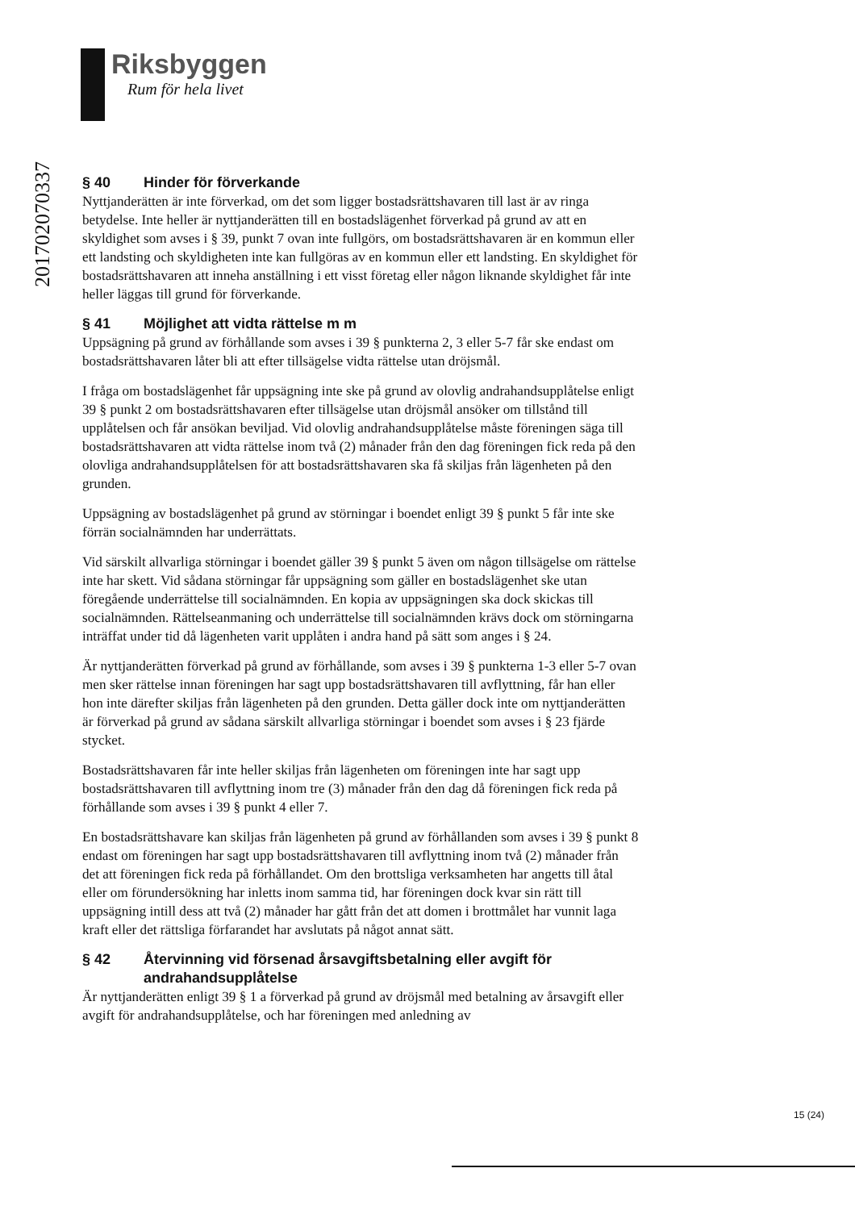Riksbyggen
Rum för hela livet
201702070337
§ 40 Hinder för förverkande
Nyttjanderätten är inte förverkad, om det som ligger bostadsrättshavaren till last är av ringa betydelse. Inte heller är nyttjanderätten till en bostadslägenhet förverkad på grund av att en skyldighet som avses i § 39, punkt 7 ovan inte fullgörs, om bostadsrättshavaren är en kommun eller ett landsting och skyldigheten inte kan fullgöras av en kommun eller ett landsting. En skyldighet för bostadsrättshavaren att inneha anställning i ett visst företag eller någon liknande skyldighet får inte heller läggas till grund för förverkande.
§ 41 Möjlighet att vidta rättelse m m
Uppsägning på grund av förhållande som avses i 39 § punkterna 2, 3 eller 5-7 får ske endast om bostadsrättshavaren låter bli att efter tillsägelse vidta rättelse utan dröjsmål.
I fråga om bostadslägenhet får uppsägning inte ske på grund av olovlig andrahandsupplåtelse enligt 39 § punkt 2 om bostadsrättshavaren efter tillsägelse utan dröjsmål ansöker om tillstånd till upplåtelsen och får ansökan beviljad. Vid olovlig andrahandsupplåtelse måste föreningen säga till bostadsrättshavaren att vidta rättelse inom två (2) månader från den dag föreningen fick reda på den olovliga andrahandsupplåtelsen för att bostadsrättshavaren ska få skiljas från lägenheten på den grunden.
Uppsägning av bostadslägenhet på grund av störningar i boendet enligt 39 § punkt 5 får inte ske förrän socialnämnden har underrättats.
Vid särskilt allvarliga störningar i boendet gäller 39 § punkt 5 även om någon tillsägelse om rättelse inte har skett. Vid sådana störningar får uppsägning som gäller en bostadslägenhet ske utan föregående underrättelse till socialnämnden. En kopia av uppsägningen ska dock skickas till socialnämnden. Rättelseanmaning och underrättelse till socialnämnden krävs dock om störningarna inträffat under tid då lägenheten varit upplåten i andra hand på sätt som anges i § 24.
Är nyttjanderätten förverkad på grund av förhållande, som avses i 39 § punkterna 1-3 eller 5-7 ovan men sker rättelse innan föreningen har sagt upp bostadsrättshavaren till avflyttning, får han eller hon inte därefter skiljas från lägenheten på den grunden. Detta gäller dock inte om nyttjanderätten är förverkad på grund av sådana särskilt allvarliga störningar i boendet som avses i § 23 fjärde stycket.
Bostadsrättshavaren får inte heller skiljas från lägenheten om föreningen inte har sagt upp bostadsrättshavaren till avflyttning inom tre (3) månader från den dag då föreningen fick reda på förhållande som avses i 39 § punkt 4 eller 7.
En bostadsrättshavare kan skiljas från lägenheten på grund av förhållanden som avses i 39 § punkt 8 endast om föreningen har sagt upp bostadsrättshavaren till avflyttning inom två (2) månader från det att föreningen fick reda på förhållandet. Om den brottsliga verksamheten har angetts till åtal eller om förundersökning har inletts inom samma tid, har föreningen dock kvar sin rätt till uppsägning intill dess att två (2) månader har gått från det att domen i brottmålet har vunnit laga kraft eller det rättsliga förfarandet har avslutats på något annat sätt.
§ 42 Återvinning vid försenad årsavgiftsbetalning eller avgift för andrahandsupplåtelse
Är nyttjanderätten enligt 39 § 1 a förverkad på grund av dröjsmål med betalning av årsavgift eller avgift för andrahandsupplåtelse, och har föreningen med anledning av
15 (24)